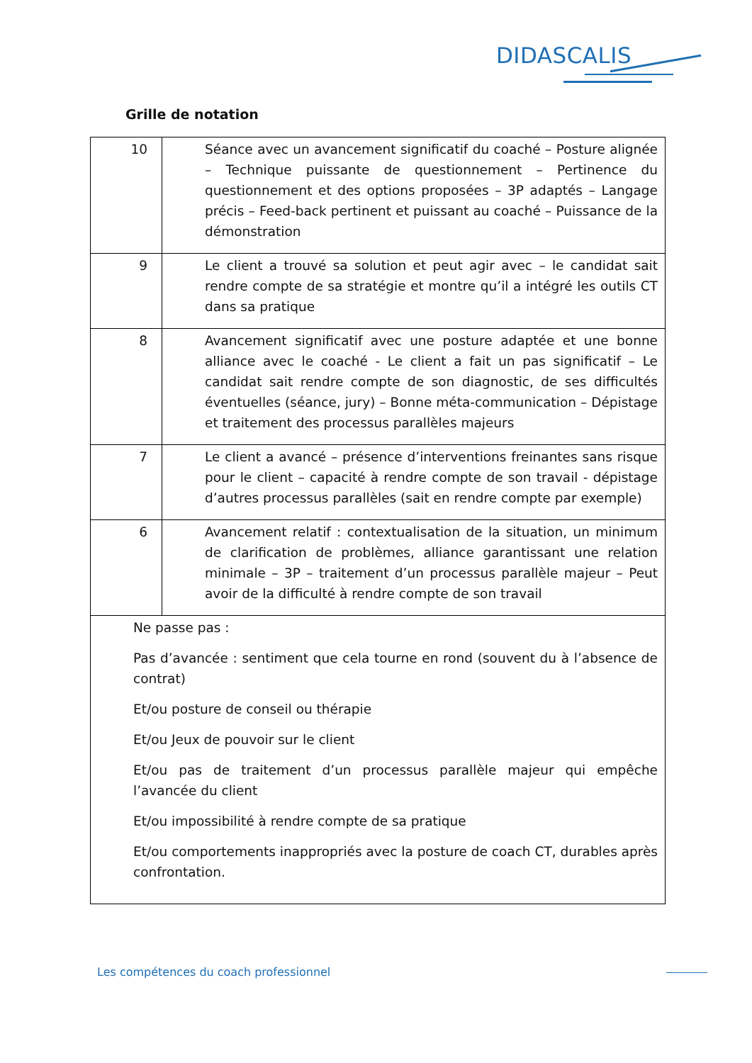DIDASCALIS
Grille de notation
| 10 | Séance avec un avancement significatif du coaché – Posture alignée – Technique puissante de questionnement – Pertinence du questionnement et des options proposées – 3P adaptés – Langage précis – Feed-back pertinent et puissant au coaché – Puissance de la démonstration |
| 9 | Le client a trouvé sa solution et peut agir avec – le candidat sait rendre compte de sa stratégie et montre qu’il a intégré les outils CT dans sa pratique |
| 8 | Avancement significatif avec une posture adaptée et une bonne alliance avec le coaché - Le client a fait un pas significatif – Le candidat sait rendre compte de son diagnostic, de ses difficultés éventuelles (séance, jury) – Bonne méta-communication – Dépistage et traitement des processus parallèles majeurs |
| 7 | Le client a avancé – présence d’interventions freinantes sans risque pour le client – capacité à rendre compte de son travail - dépistage d’autres processus parallèles (sait en rendre compte par exemple) |
| 6 | Avancement relatif : contextualisation de la situation, un minimum de clarification de problèmes, alliance garantissant une relation minimale – 3P – traitement d’un processus parallèle majeur – Peut avoir de la difficulté à rendre compte de son travail |
| Ne passe pas : Pas d’avancée : sentiment que cela tourne en rond (souvent du à l’absence de contrat) Et/ou posture de conseil ou thérapie Et/ou Jeux de pouvoir sur le client Et/ou pas de traitement d’un processus parallèle majeur qui empêche l’avancée du client Et/ou impossibilité à rendre compte de sa pratique Et/ou comportements inappropriés avec la posture de coach CT, durables après confrontation. | |
Les compétences du coach professionnel